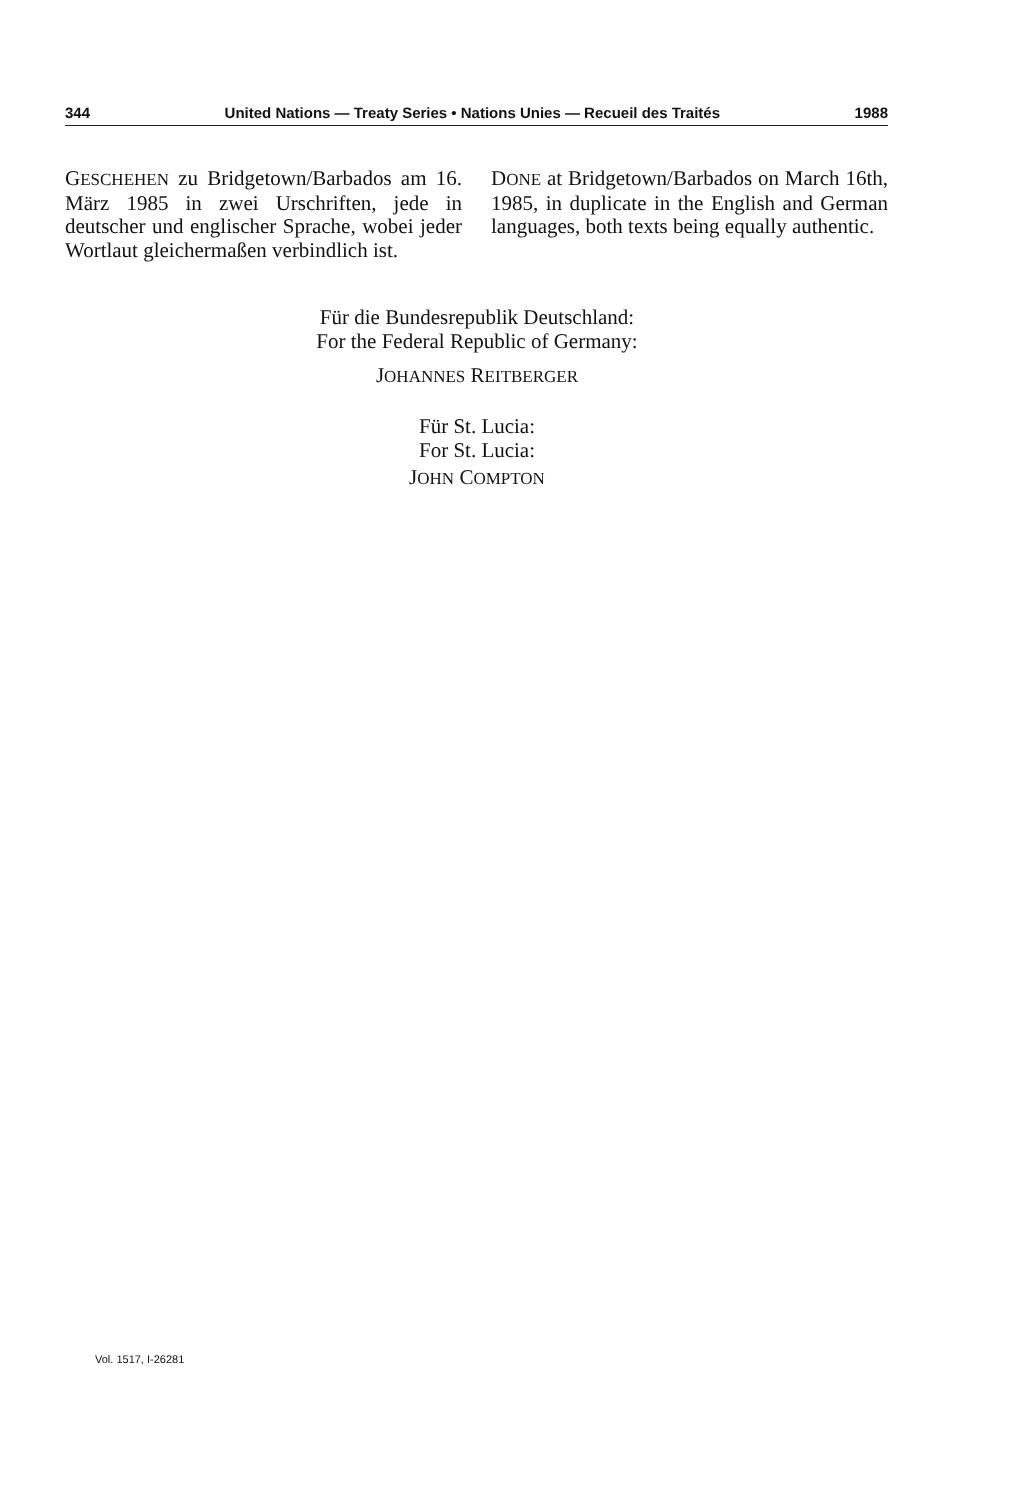344 United Nations — Treaty Series • Nations Unies — Recueil des Traités 1988
GESCHEHEN zu Bridgetown/Barbados am 16. März 1985 in zwei Urschriften, jede in deutscher und englischer Sprache, wobei jeder Wortlaut gleichermaßen verbindlich ist.
DONE at Bridgetown/Barbados on March 16th, 1985, in duplicate in the English and German languages, both texts being equally authentic.
Für die Bundesrepublik Deutschland:
For the Federal Republic of Germany:
JOHANNES REITBERGER
Für St. Lucia:
For St. Lucia:
JOHN COMPTON
Vol. 1517, I-26281